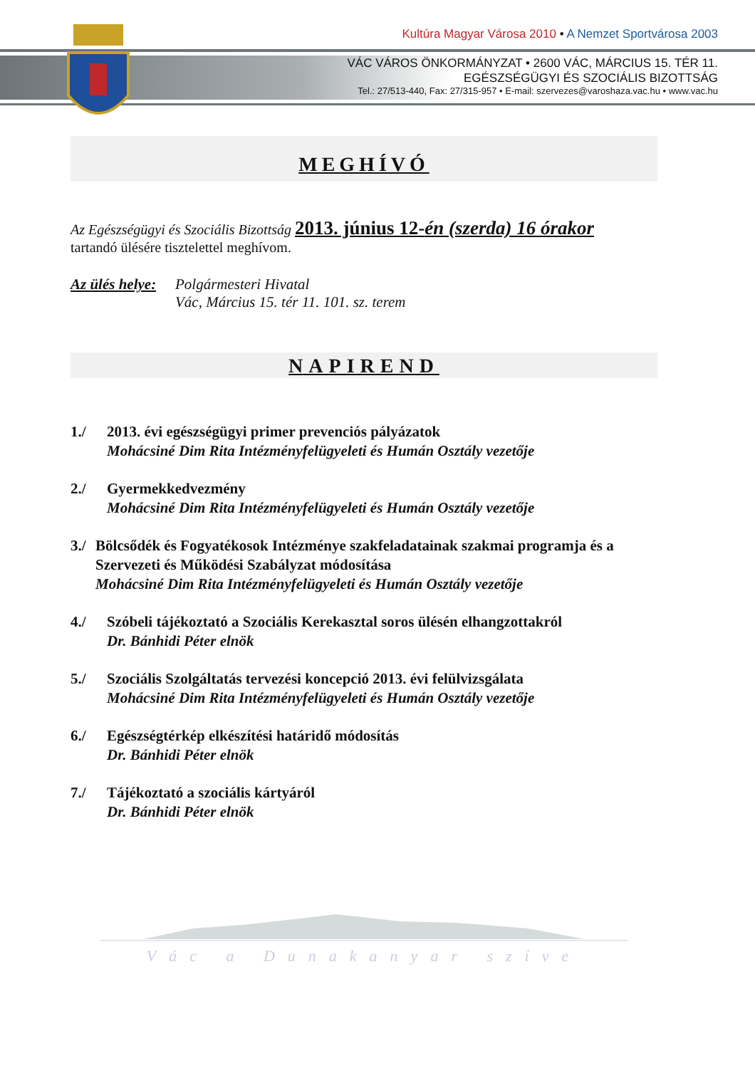Kultúra Magyar Városa 2010 • A Nemzet Sportvárosa 2003
VÁC VÁROS ÖNKORMÁNYZAT • 2600 VÁC, MÁRCIUS 15. TÉR 11.
EGÉSZSÉGÜGYI ÉS SZOCIÁLIS BIZOTTSÁG
Tel.: 27/513-440, Fax: 27/315-957 • E-mail: szervezes@varoshaza.vac.hu • www.vac.hu
MEGHÍVÓ
Az Egészségügyi és Szociális Bizottság 2013. június 12-én (szerda) 16 órakor
tartandó ülésére tisztelettel meghívom.
Az ülés helye:
Polgármesteri Hivatal
Vác, Március 15. tér 11. 101. sz. terem
NAPIREND
1./ 2013. évi egészségügyi primer prevenciós pályázatok
Mohácsiné Dim Rita Intézményfelügyeleti és Humán Osztály vezetője
2./ Gyermekkedvezmény
Mohácsiné Dim Rita Intézményfelügyeleti és Humán Osztály vezetője
3./ Bölcsődék és Fogyatékosok Intézménye szakfeladatainak szakmai programja és a Szervezeti és Működési Szabályzat módosítása
Mohácsiné Dim Rita Intézményfelügyeleti és Humán Osztály vezetője
4./ Szóbeli tájékoztató a Szociális Kerekasztal soros ülésén elhangzottakról
Dr. Bánhidi Péter elnök
5./ Szociális Szolgáltatás tervezési koncepció 2013. évi felülvizsgálata
Mohácsiné Dim Rita Intézményfelügyeleti és Humán Osztály vezetője
6./ Egészségtérkép elkészítési határidő módosítás
Dr. Bánhidi Péter elnök
7./ Tájékoztató a szociális kártyáról
Dr. Bánhidi Péter elnök
Vác a Dunakanyar szíve